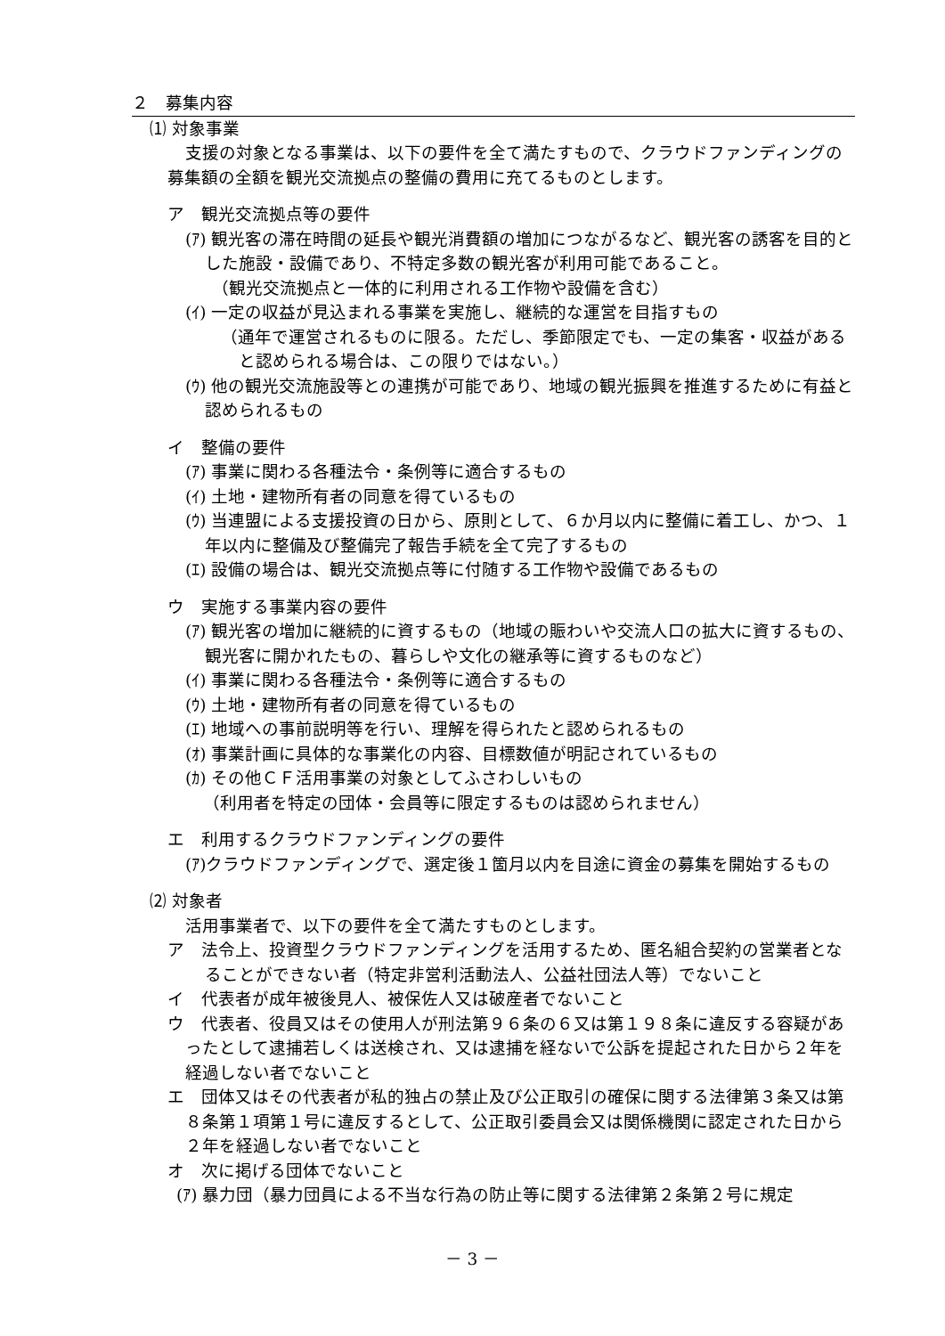２　募集内容
⑴ 対象事業
支援の対象となる事業は、以下の要件を全て満たすもので、クラウドファンディングの募集額の全額を観光交流拠点の整備の費用に充てるものとします。
ア　観光交流拠点等の要件
(ｱ) 観光客の滞在時間の延長や観光消費額の増加につながるなど、観光客の誘客を目的とした施設・設備であり、不特定多数の観光客が利用可能であること。
（観光交流拠点と一体的に利用される工作物や設備を含む）
(ｲ) 一定の収益が見込まれる事業を実施し、継続的な運営を目指すもの
（通年で運営されるものに限る。ただし、季節限定でも、一定の集客・収益があると認められる場合は、この限りではない。）
(ｳ) 他の観光交流施設等との連携が可能であり、地域の観光振興を推進するために有益と認められるもの
イ　整備の要件
(ｱ) 事業に関わる各種法令・条例等に適合するもの
(ｲ) 土地・建物所有者の同意を得ているもの
(ｳ) 当連盟による支援投資の日から、原則として、６か月以内に整備に着工し、かつ、１年以内に整備及び整備完了報告手続を全て完了するもの
(ｴ) 設備の場合は、観光交流拠点等に付随する工作物や設備であるもの
ウ　実施する事業内容の要件
(ｱ) 観光客の増加に継続的に資するもの（地域の賑わいや交流人口の拡大に資するもの、観光客に開かれたもの、暮らしや文化の継承等に資するものなど）
(ｲ) 事業に関わる各種法令・条例等に適合するもの
(ｳ) 土地・建物所有者の同意を得ているもの
(ｴ) 地域への事前説明等を行い、理解を得られたと認められるもの
(ｵ) 事業計画に具体的な事業化の内容、目標数値が明記されているもの
(ｶ) その他ＣＦ活用事業の対象としてふさわしいもの
（利用者を特定の団体・会員等に限定するものは認められません）
エ　利用するクラウドファンディングの要件
(ｱ)クラウドファンディングで、選定後１箇月以内を目途に資金の募集を開始するもの
⑵ 対象者
活用事業者で、以下の要件を全て満たすものとします。
ア　法令上、投資型クラウドファンディングを活用するため、匿名組合契約の営業者となることができない者（特定非営利活動法人、公益社団法人等）でないこと
イ　代表者が成年被後見人、被保佐人又は破産者でないこと
ウ　代表者、役員又はその使用人が刑法第９６条の６又は第１９８条に違反する容疑があったとして逮捕若しくは送検され、又は逮捕を経ないで公訴を提起された日から２年を経過しない者でないこと
エ　団体又はその代表者が私的独占の禁止及び公正取引の確保に関する法律第３条又は第８条第１項第１号に違反するとして、公正取引委員会又は関係機関に認定された日から２年を経過しない者でないこと
オ　次に掲げる団体でないこと
(ｱ) 暴力団（暴力団員による不当な行為の防止等に関する法律第２条第２号に規定
－ 3 －